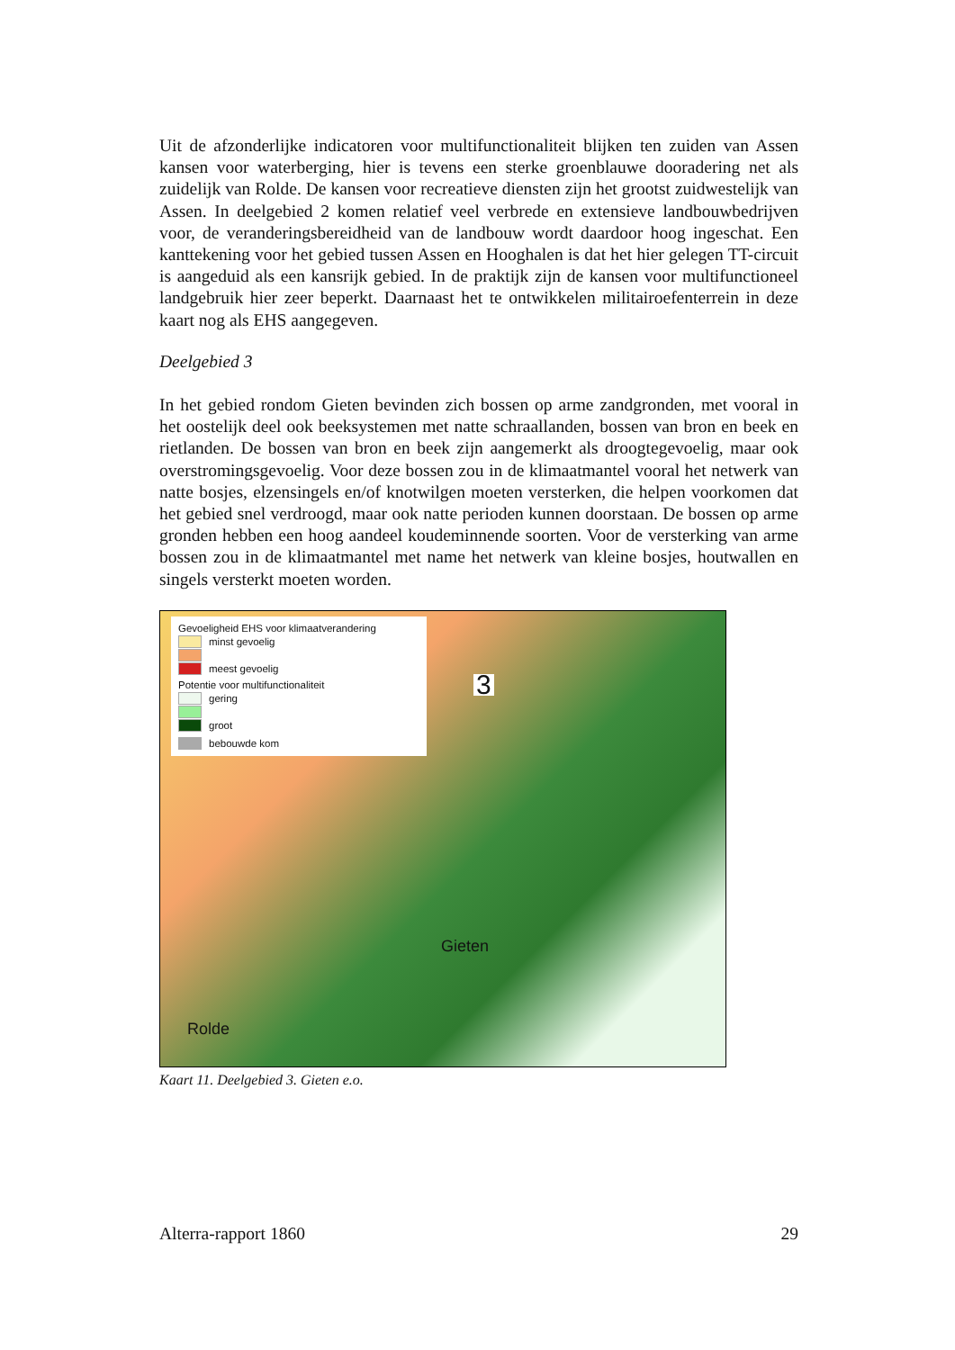Uit de afzonderlijke indicatoren voor multifunctionaliteit blijken ten zuiden van Assen kansen voor waterberging, hier is tevens een sterke groenblauwe dooradering net als zuidelijk van Rolde. De kansen voor recreatieve diensten zijn het grootst zuidwestelijk van Assen. In deelgebied 2 komen relatief veel verbrede en extensieve landbouwbedrijven voor, de veranderingsbereidheid van de landbouw wordt daardoor hoog ingeschat. Een kanttekening voor het gebied tussen Assen en Hooghalen is dat het hier gelegen TT-circuit is aangeduid als een kansrijk gebied. In de praktijk zijn de kansen voor multifunctioneel landgebruik hier zeer beperkt. Daarnaast het te ontwikkelen militairoefenterrein in deze kaart nog als EHS aangegeven.
Deelgebied 3
In het gebied rondom Gieten bevinden zich bossen op arme zandgronden, met vooral in het oostelijk deel ook beeksystemen met natte schraallanden, bossen van bron en beek en rietlanden. De bossen van bron en beek zijn aangemerkt als droogtegevoelig, maar ook overstromingsgevoelig. Voor deze bossen zou in de klimaatmantel vooral het netwerk van natte bosjes, elzensingels en/of knotwilgen moeten versterken, die helpen voorkomen dat het gebied snel verdroogd, maar ook natte perioden kunnen doorstaan. De bossen op arme gronden hebben een hoog aandeel koudeminnende soorten. Voor de versterking van arme bossen zou in de klimaatmantel met name het netwerk van kleine bosjes, houtwallen en singels versterkt moeten worden.
Gevoeligheid EHS voor klimaatverandering
minst gevoelig
meest gevoelig
Potentie voor multifunctionaliteit
gering
groot
bebouwde kom
3
Gieten
Rolde
Kaart 11. Deelgebied 3. Gieten e.o.
Alterra-rapport 1860 29